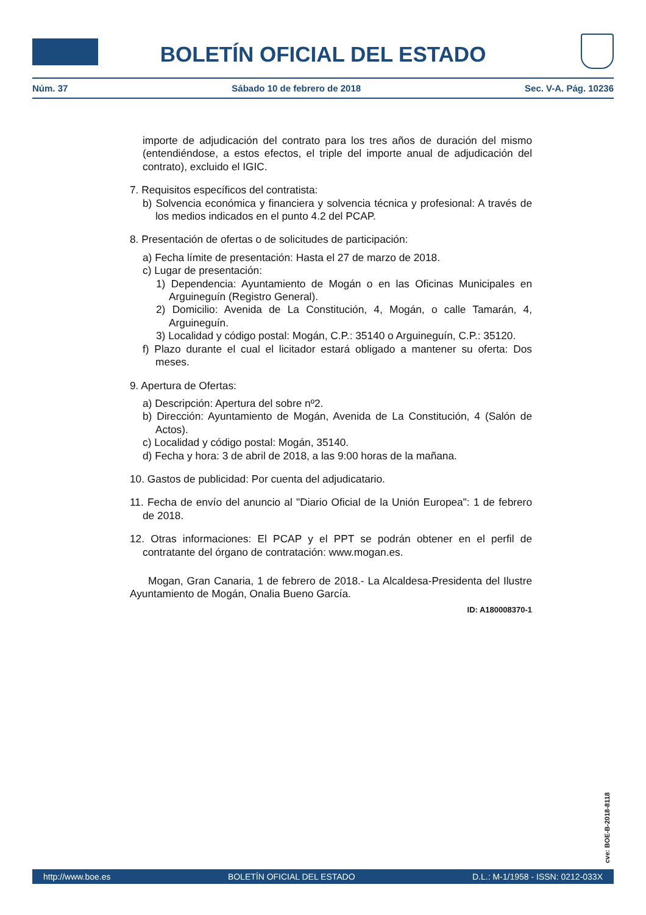BOLETÍN OFICIAL DEL ESTADO
Núm. 37 Sábado 10 de febrero de 2018 Sec. V-A. Pág. 10236
importe de adjudicación del contrato para los tres años de duración del mismo (entendiéndose, a estos efectos, el triple del importe anual de adjudicación del contrato), excluido el IGIC.
7. Requisitos específicos del contratista:
b) Solvencia económica y financiera y solvencia técnica y profesional: A través de los medios indicados en el punto 4.2 del PCAP.
8. Presentación de ofertas o de solicitudes de participación:
a) Fecha límite de presentación: Hasta el 27 de marzo de 2018.
c) Lugar de presentación:
1) Dependencia: Ayuntamiento de Mogán o en las Oficinas Municipales en Arguineguín (Registro General).
2) Domicilio: Avenida de La Constitución, 4, Mogán, o calle Tamarán, 4, Arguineguín.
3) Localidad y código postal: Mogán, C.P.: 35140 o Arguineguín, C.P.: 35120.
f) Plazo durante el cual el licitador estará obligado a mantener su oferta: Dos meses.
9. Apertura de Ofertas:
a) Descripción: Apertura del sobre nº2.
b) Dirección: Ayuntamiento de Mogán, Avenida de La Constitución, 4 (Salón de Actos).
c) Localidad y código postal: Mogán, 35140.
d) Fecha y hora: 3 de abril de 2018, a las 9:00 horas de la mañana.
10. Gastos de publicidad: Por cuenta del adjudicatario.
11. Fecha de envío del anuncio al "Diario Oficial de la Unión Europea": 1 de febrero de 2018.
12. Otras informaciones: El PCAP y el PPT se podrán obtener en el perfil de contratante del órgano de contratación: www.mogan.es.
Mogan, Gran Canaria, 1 de febrero de 2018.- La Alcaldesa-Presidenta del Ilustre Ayuntamiento de Mogán, Onalia Bueno García.
ID: A180008370-1
cve: BOE-B-2018-8118
http://www.boe.es BOLETÍN OFICIAL DEL ESTADO D.L.: M-1/1958 - ISSN: 0212-033X